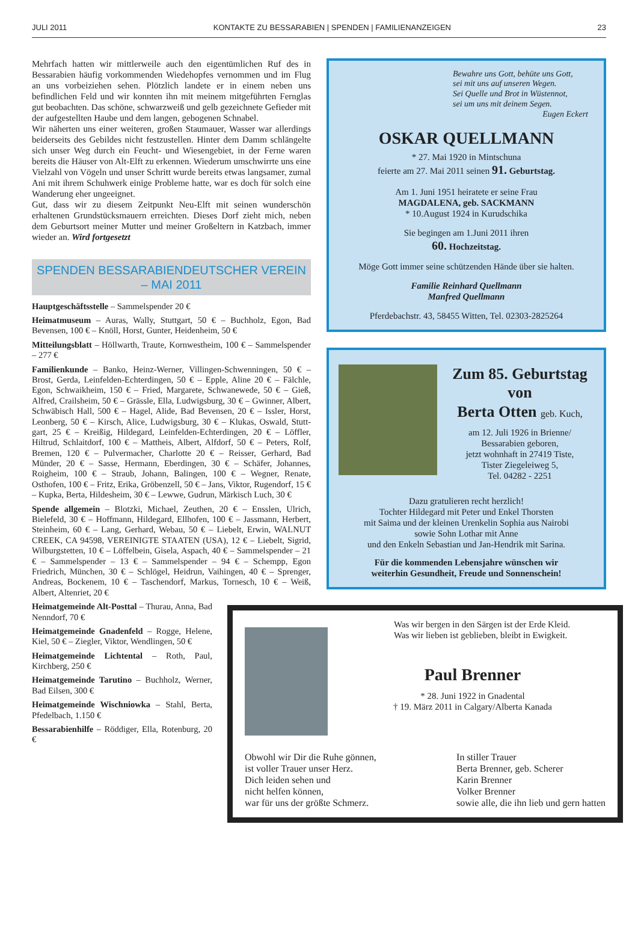JULI 2011 KONTAKTE ZU BESSARABIEN | SPENDEN | FAMILIENANZEIGEN 23
Mehrfach hatten wir mittlerweile auch den eigentümlichen Ruf des in Bessarabien häufig vorkommenden Wiedehopfes vernommen und im Flug an uns vorbeiziehen sehen. Plötzlich landete er in einem neben uns befindlichen Feld und wir konnten ihn mit meinem mitgeführten Fernglas gut beobachten. Das schöne, schwarzweiß und gelb gezeichnete Gefieder mit der aufgestellten Haube und dem langen, gebogenen Schnabel.
Wir näherten uns einer weiteren, großen Staumauer, Wasser war allerdings beiderseits des Gebildes nicht festzustellen. Hinter dem Damm schlängelte sich unser Weg durch ein Feucht- und Wiesengebiet, in der Ferne waren bereits die Häuser von Alt-Elft zu erkennen. Wiederum umschwirrte uns eine Vielzahl von Vögeln und unser Schritt wurde bereits etwas langsamer, zumal Ani mit ihrem Schuhwerk einige Probleme hatte, war es doch für solch eine Wanderung eher ungeeignet.
Gut, dass wir zu diesem Zeitpunkt Neu-Elft mit seinen wunderschön erhaltenen Grundstücksmauern erreichten. Dieses Dorf zieht mich, neben dem Geburtsort meiner Mutter und meiner Großeltern in Katzbach, immer wieder an. Wird fortgesetzt
SPENDEN BESSARABIENDEUTSCHER VEREIN – MAI 2011
Hauptgeschäftsstelle – Sammelspender 20 €
Heimatmuseum – Auras, Wally, Stuttgart, 50 € – Buchholz, Egon, Bad Bevensen, 100 € – Knöll, Horst, Gunter, Heidenheim, 50 €
Mitteilungsblatt – Höllwarth, Traute, Kornwestheim, 100 € – Sammelspender – 277 €
Familienkunde – Banko, Heinz-Werner, Villingen-Schwenningen, 50 € – Brost, Gerda, Leinfelden-Echterdingen, 50 € – Epple, Aline 20 € – Fälchle, Egon, Schwaikheim, 150 € – Fried, Margarete, Schwanewede, 50 € – Gieß, Alfred, Crailsheim, 50 € – Grässle, Ella, Ludwigsburg, 30 € – Gwinner, Albert, Schwäbisch Hall, 500 € – Hagel, Alide, Bad Bevensen, 20 € – Issler, Horst, Leonberg, 50 € – Kirsch, Alice, Ludwigsburg, 30 € – Klukas, Oswald, Stutt-gart, 25 € – Kreißig, Hildegard, Leinfelden-Echterdingen, 20 € – Löffler, Hiltrud, Schlaitdorf, 100 € – Mattheis, Albert, Alfdorf, 50 € – Peters, Rolf, Bremen, 120 € – Pulvermacher, Charlotte 20 € – Reisser, Gerhard, Bad Münder, 20 € – Sasse, Hermann, Eberdingen, 30 € – Schäfer, Johannes, Roigheim, 100 € – Straub, Johann, Balingen, 100 € – Wegner, Renate, Osthofen, 100 € – Fritz, Erika, Gröbenzell, 50 € – Jans, Viktor, Rugendorf, 15 € – Kupka, Berta, Hildesheim, 30 € – Lewwe, Gudrun, Märkisch Luch, 30 €
Spende allgemein – Blotzki, Michael, Zeuthen, 20 € – Ensslen, Ulrich, Bielefeld, 30 € – Hoffmann, Hildegard, Ellhofen, 100 € – Jassmann, Herbert, Steinheim, 60 € – Lang, Gerhard, Webau, 50 € – Liebelt, Erwin, WALNUT CREEK, CA 94598, VEREINIGTE STAATEN (USA), 12 € – Liebelt, Sigrid, Wilburgstetten, 10 € – Löffelbein, Gisela, Aspach, 40 € – Sammelspender – 21 € – Sammelspender – 13 € – Sammelspender – 94 € – Schempp, Egon Friedrich, München, 30 € – Schlögel, Heidrun, Vaihingen, 40 € – Sprenger, Andreas, Bockenem, 10 € – Taschendorf, Markus, Tornesch, 10 € – Weiß, Albert, Altenriet, 20 €
Heimatgemeinde Alt-Posttal – Thurau, Anna, Bad Nenndorf, 70 €
Heimatgemeinde Gnadenfeld – Rogge, Helene, Kiel, 50 € – Ziegler, Viktor, Wendlingen, 50 €
Heimatgemeinde Lichtental – Roth, Paul, Kirchberg, 250 €
Heimatgemeinde Tarutino – Buchholz, Werner, Bad Eilsen, 300 €
Heimatgemeinde Wischniowka – Stahl, Berta, Pfedelbach, 1.150 €
Bessarabienhilfe – Röddiger, Ella, Rotenburg, 20 €
Bewahre uns Gott, behüte uns Gott,
sei mit uns auf unseren Wegen.
Sei Quelle und Brot in Wüstennot,
sei um uns mit deinem Segen.
Eugen Eckert
OSKAR QUELLMANN
* 27. Mai 1920 in Mintschuna
feierte am 27. Mai 2011 seinen 91. Geburtstag.
Am 1. Juni 1951 heiratete er seine Frau
MAGDALENA, geb. SACKMANN
* 10.August 1924 in Kurudschika
Sie begingen am 1.Juni 2011 ihren
60. Hochzeitstag.
Möge Gott immer seine schützenden Hände über sie halten.
Familie Reinhard Quellmann
Manfred Quellmann
Pferdebachstr. 43, 58455 Witten, Tel. 02303-2825264
Zum 85. Geburtstag
von
Berta Otten geb. Kuch,
am 12. Juli 1926 in Brienne/
Bessarabien geboren,
jetzt wohnhaft in 27419 Tiste,
Tister Ziegeleiweg 5,
Tel. 04282 - 2251
Dazu gratulieren recht herzlich!
Tochter Hildegard mit Peter und Enkel Thorsten
mit Saima und der kleinen Urenkelin Sophia aus Nairobi
sowie Sohn Lothar mit Anne
und den Enkeln Sebastian und Jan-Hendrik mit Sarina.
Für die kommenden Lebensjahre wünschen wir
weiterhin Gesundheit, Freude und Sonnenschein!
Was wir bergen in den Särgen ist der Erde Kleid.
Was wir lieben ist geblieben, bleibt in Ewigkeit.
Paul Brenner
* 28. Juni 1922 in Gnadental
† 19. März 2011 in Calgary/Alberta Kanada
Obwohl wir Dir die Ruhe gönnen,
ist voller Trauer unser Herz.
Dich leiden sehen und
nicht helfen können,
war für uns der größte Schmerz.
In stiller Trauer
Berta Brenner, geb. Scherer
Karin Brenner
Volker Brenner
sowie alle, die ihn lieb und gern hatten